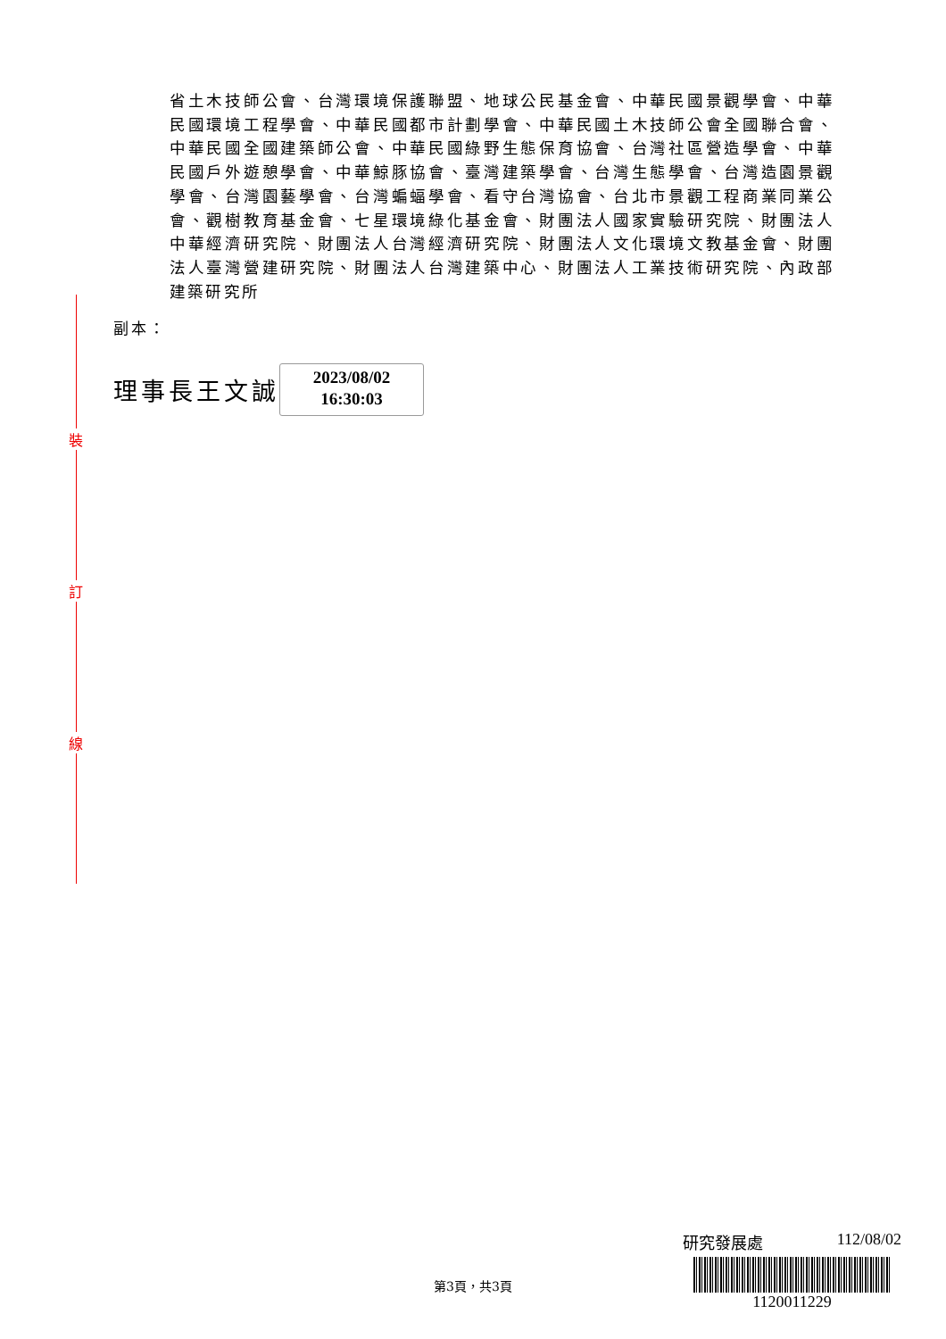裝
訂
線
省土木技師公會、台灣環境保護聯盟、地球公民基金會、中華民國景觀學會、中華民國環境工程學會、中華民國都市計劃學會、中華民國土木技師公會全國聯合會、中華民國全國建築師公會、中華民國綠野生態保育協會、台灣社區營造學會、中華民國戶外遊憩學會、中華鯨豚協會、臺灣建築學會、台灣生態學會、台灣造園景觀學會、台灣園藝學會、台灣蝙蝠學會、看守台灣協會、台北市景觀工程商業同業公會、觀樹教育基金會、七星環境綠化基金會、財團法人國家實驗研究院、財團法人中華經濟研究院、財團法人台灣經濟研究院、財團法人文化環境文教基金會、財團法人臺灣營建研究院、財團法人台灣建築中心、財團法人工業技術研究院、內政部建築研究所
副本：
理事長王文誠
2023/08/02
16:30:03
第3頁，共3頁
研究發展處 112/08/02
1120011229